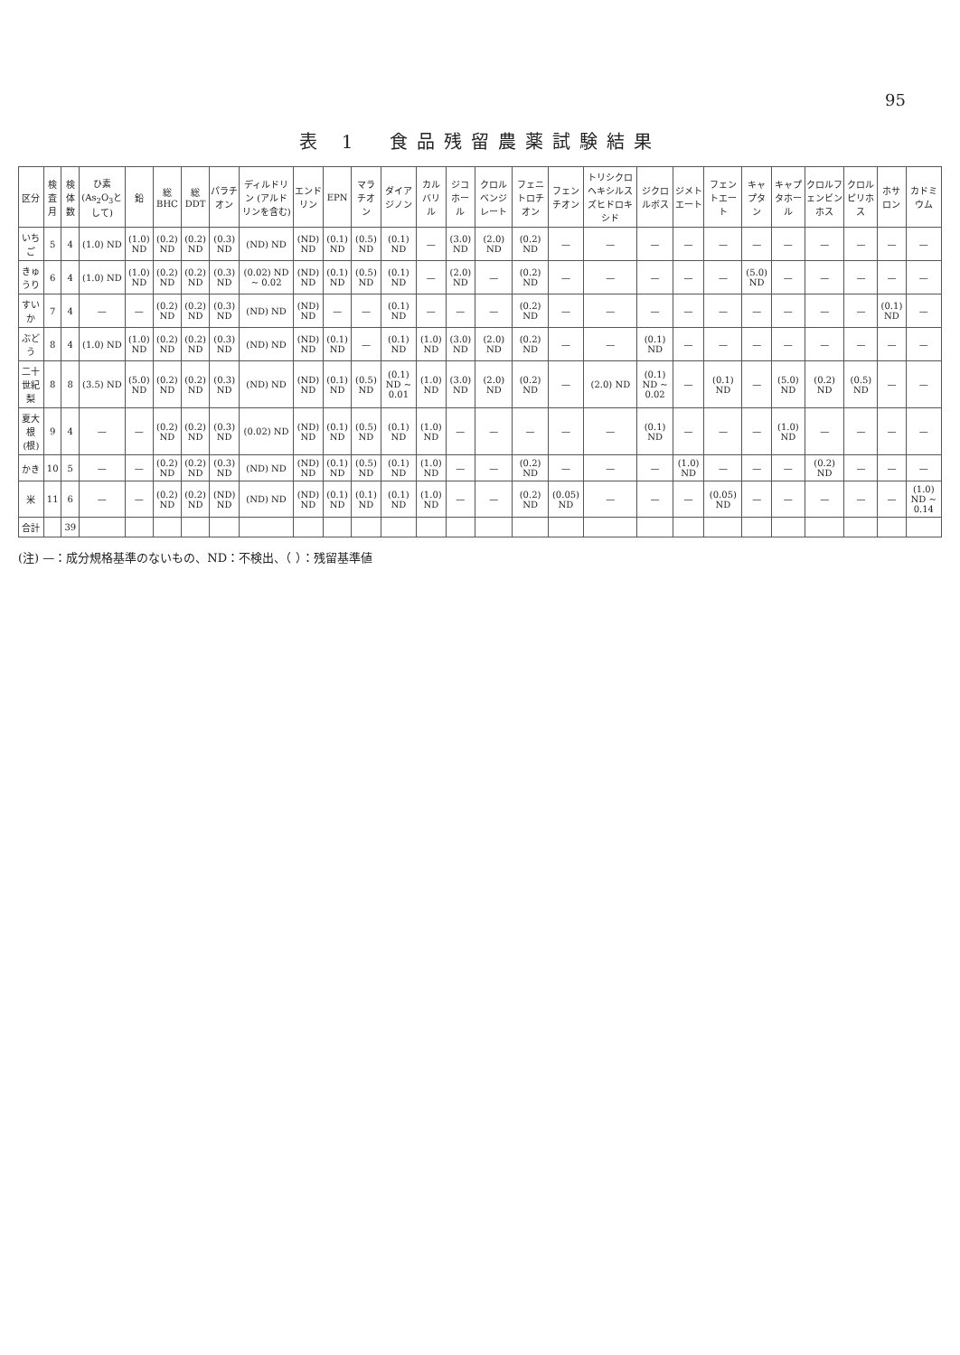95
表 1　食品残留農薬試験結果
| 区分 | 検査月 | 検体数 | ひ素 (As<sub>2</sub>O<sub>3</sub>として) | 鉛 | 総BHC | 総DDT | パラチオン | ディルドリン (アルドリンを含む) | エンドリン | EPN | マラチオン | ダイアジノン | カルバリル | ジコホール | クロルベンジレート | フェニトロチオン | フェンチオン | トリシクロヘキシルスズヒドロキシド | ジクロルボス | ジメトエート | フェントエート | キャプタン | キャプタホール | クロルフェンビンホス | クロルピリホス | ホサロン | カドミウム |
| --- | --- | --- | --- | --- | --- | --- | --- | --- | --- | --- | --- | --- | --- | --- | --- | --- | --- | --- | --- | --- | --- | --- | --- | --- | --- | --- | --- |
| いちご | 5 | 4 | (1.0) ND | (1.0) ND | (0.2) ND | (0.2) ND | (0.3) ND | (ND) ND | (ND) ND | (0.1) ND | (0.5) ND | (0.1) ND | — | (3.0) ND | (2.0) ND | (0.2) ND | — | — | — | — | — | — | — | — | — | — | — |
| きゅうり | 6 | 4 | (1.0) ND | (1.0) ND | (0.2) ND | (0.2) ND | (0.3) ND | (0.02) ND ~ 0.02 | (ND) ND | (0.1) ND | (0.5) ND | (0.1) ND | — | (2.0) ND | — | (0.2) ND | — | — | — | — | — | (5.0) ND | — | — | — | — | — |
| すいか | 7 | 4 | — | — | (0.2) ND | (0.2) ND | (0.3) ND | (ND) ND | (ND) ND | — | — | (0.1) ND | — | — | — | (0.2) ND | — | — | — | — | — | — | — | — | — | (0.1) ND | — |
| ぶどう | 8 | 4 | (1.0) ND | (1.0) ND | (0.2) ND | (0.2) ND | (0.3) ND | (ND) ND | (ND) ND | (0.1) ND | — | (0.1) ND | (1.0) ND | (3.0) ND | (2.0) ND | (0.2) ND | — | — | (0.1) ND | — | — | — | — | — | — | — | — |
| 二十世紀梨 | 8 | 8 | (3.5) ND | (5.0) ND | (0.2) ND | (0.2) ND | (0.3) ND | (ND) ND | (ND) ND | (0.1) ND | (0.5) ND | (0.1) ND ~ 0.01 | (1.0) ND | (3.0) ND | (2.0) ND | (0.2) ND | — | (2.0) ND | (0.1) ND ~ 0.02 | — | (0.1) ND | — | (5.0) ND | (0.2) ND | (0.5) ND | — | — |
| 夏大根(根) | 9 | 4 | — | — | (0.2) ND | (0.2) ND | (0.3) ND | (0.02) ND | (ND) ND | (0.1) ND | (0.5) ND | (0.1) ND | (1.0) ND | — | — | — | — | — | (0.1) ND | — | — | — | (1.0) ND | — | — | — | — |
| かき | 10 | 5 | — | — | (0.2) ND | (0.2) ND | (0.3) ND | (ND) ND | (ND) ND | (0.1) ND | (0.5) ND | (0.1) ND | (1.0) ND | — | — | (0.2) ND | — | — | — | (1.0) ND | — | — | — | (0.2) ND | — | — | — |
| 米 | 11 | 6 | — | — | (0.2) ND | (0.2) ND | (ND) ND | (ND) ND | (ND) ND | (0.1) ND | (0.1) ND | (0.1) ND | (1.0) ND | — | — | (0.2) ND | (0.05) ND | — | — | — | (0.05) ND | — | — | — | — | — | (1.0) ND ~ 0.14 |
| 合計 | | 39 | | | | | | | | | | | | | | | | | | | | | | | | | |
(注) —：成分規格基準のないもの、ND：不検出、（ ）：残留基準値